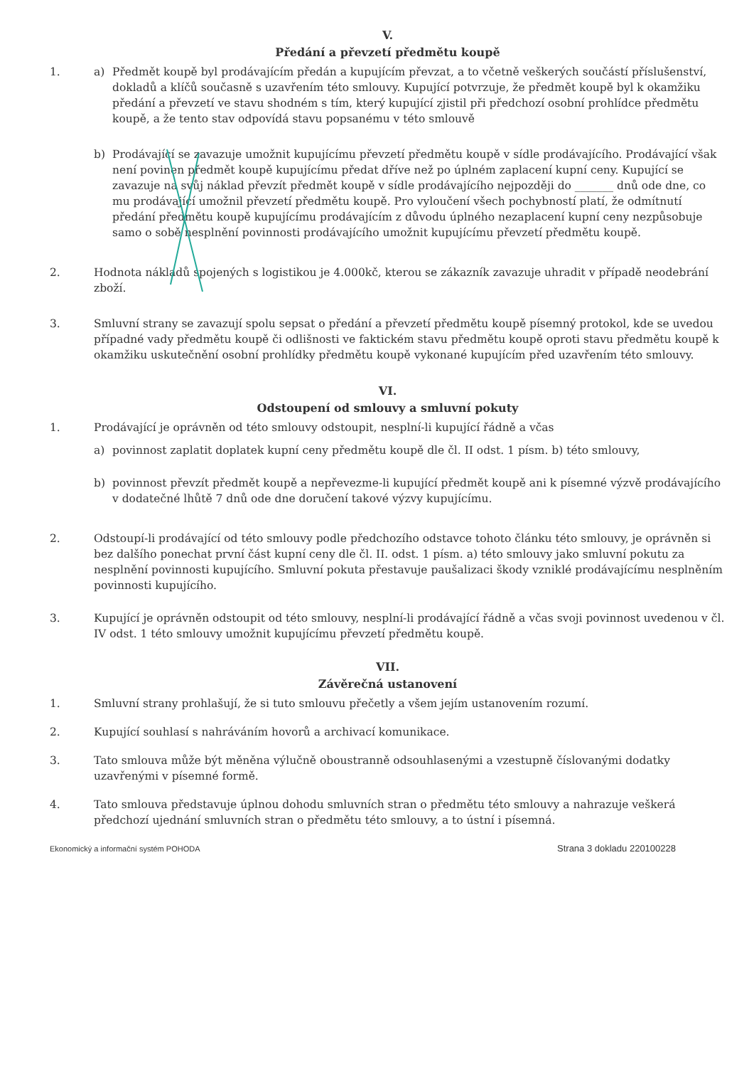V.
Předání a převzetí předmětu koupě
1. a) Předmět koupě byl prodávajícím předán a kupujícím převzat, a to včetně veškerých součástí příslušenství, dokladů a klíčů současně s uzavřením této smlouvy. Kupující potvrzuje, že předmět koupě byl k okamžiku předání a převzetí ve stavu shodném s tím, který kupující zjistil při předchozí osobní prohlídce předmětu koupě, a že tento stav odpovídá stavu popsanému v této smlouvě
b) Prodávající se zavazuje umožnit kupujícímu převzetí předmětu koupě v sídle prodávajícího. Prodávající však není povinen předmět koupě kupujícímu předat dříve než po úplném zaplacení kupní ceny. Kupující se zavazuje na svůj náklad převzít předmět koupě v sídle prodávajícího nejpozději do _______ dnů ode dne, co mu prodávající umožnil převzetí předmětu koupě. Pro vyloučení všech pochybností platí, že odmítnutí předání předmětu koupě kupujícímu prodávajícím z důvodu úplného nezaplacení kupní ceny nezpůsobuje samo o sobě nesplnění povinnosti prodávajícího umožnit kupujícímu převzetí předmětu koupě.
2. Hodnota nákladů spojených s logistikou je 4.000kč, kterou se zákazník zavazuje uhradit v případě neodebrání zboží.
3. Smluvní strany se zavazují spolu sepsat o předání a převzetí předmětu koupě písemný protokol, kde se uvedou případné vady předmětu koupě či odlišnosti ve faktickém stavu předmětu koupě oproti stavu předmětu koupě k okamžiku uskutečnění osobní prohlídky předmětu koupě vykonané kupujícím před uzavřením této smlouvy.
VI.
Odstoupení od smlouvy a smluvní pokuty
1. Prodávající je oprávněn od této smlouvy odstoupit, nesplní-li kupující řádně a včas
a) povinnost zaplatit doplatek kupní ceny předmětu koupě dle čl. II odst. 1 písm. b) této smlouvy,
b) povinnost převzít předmět koupě a nepřevezme-li kupující předmět koupě ani k písemné výzvě prodávajícího v dodatečné lhůtě 7 dnů ode dne doručení takové výzvy kupujícímu.
2. Odstoupí-li prodávající od této smlouvy podle předchozího odstavce tohoto článku této smlouvy, je oprávněn si bez dalšího ponechat první část kupní ceny dle čl. II. odst. 1 písm. a) této smlouvy jako smluvní pokutu za nesplnění povinnosti kupujícího. Smluvní pokuta přestavuje paušalizaci škody vzniklé prodávajícímu nesplněním povinnosti kupujícího.
3. Kupující je oprávněn odstoupit od této smlouvy, nesplní-li prodávající řádně a včas svoji povinnost uvedenou v čl. IV odst. 1 této smlouvy umožnit kupujícímu převzetí předmětu koupě.
VII.
Závěrečná ustanovení
1. Smluvní strany prohlašují, že si tuto smlouvu přečetly a všem jejím ustanovením rozumí.
2. Kupující souhlasí s nahráváním hovorů a archivací komunikace.
3. Tato smlouva může být měněna výlučně oboustranně odsouhlasenými a vzestupně číslovanými dodatky uzavřenými v písemné formě.
4. Tato smlouva představuje úplnou dohodu smluvních stran o předmětu této smlouvy a nahrazuje veškerá předchozí ujednání smluvních stran o předmětu této smlouvy, a to ústní i písemná.
Ekonomický a informační systém POHODA Strana 3 dokladu 220100228